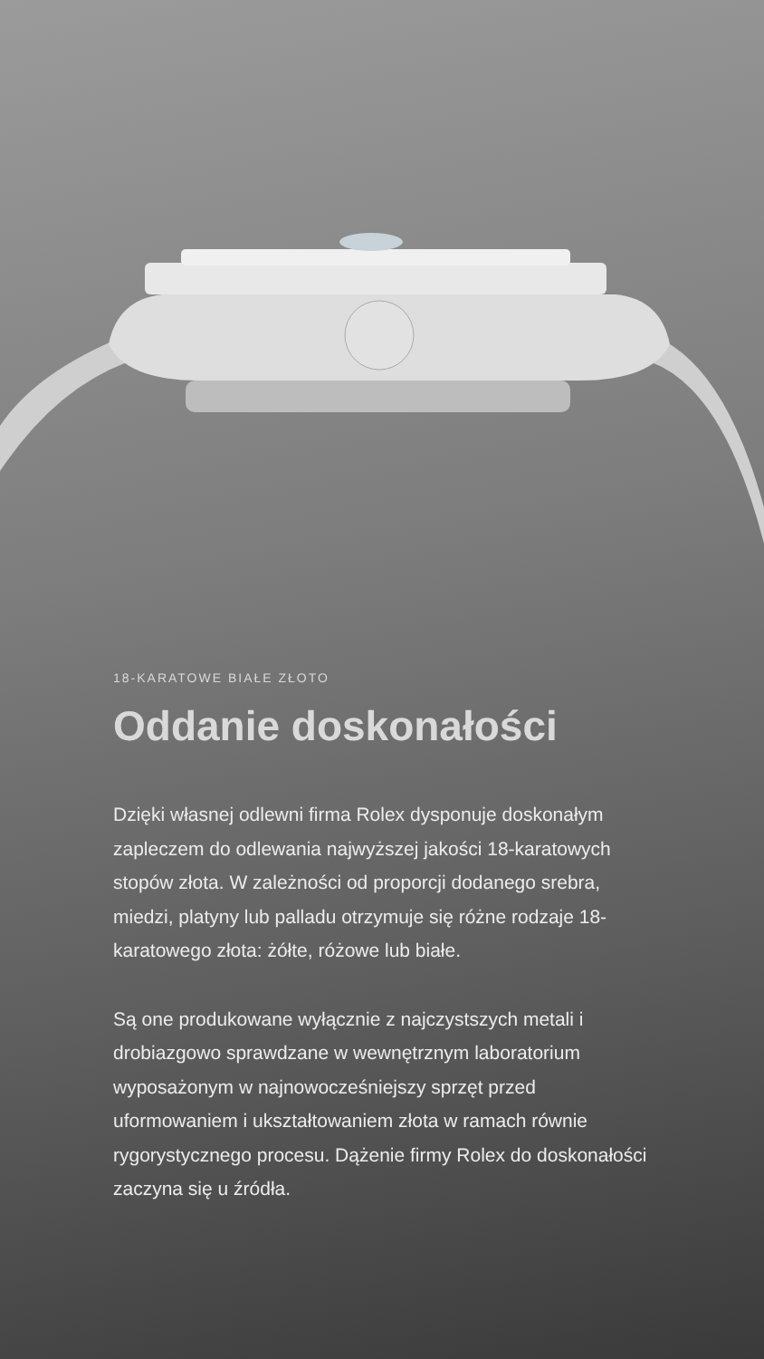18-KARATOWE BIAŁE ZŁOTO
Oddanie doskonałości
Dzięki własnej odlewni firma Rolex dysponuje doskonałym zapleczem do odlewania najwyższej jakości 18-karatowych stopów złota. W zależności od proporcji dodanego srebra, miedzi, platyny lub palladu otrzymuje się różne rodzaje 18-karatowego złota: żółte, różowe lub białe.
Są one produkowane wyłącznie z najczystszych metali i drobiazgowo sprawdzane w wewnętrznym laboratorium wyposażonym w najnowocześniejszy sprzęt przed uformowaniem i ukształtowaniem złota w ramach równie rygorystycznego procesu. Dążenie firmy Rolex do doskonałości zaczyna się u źródła.